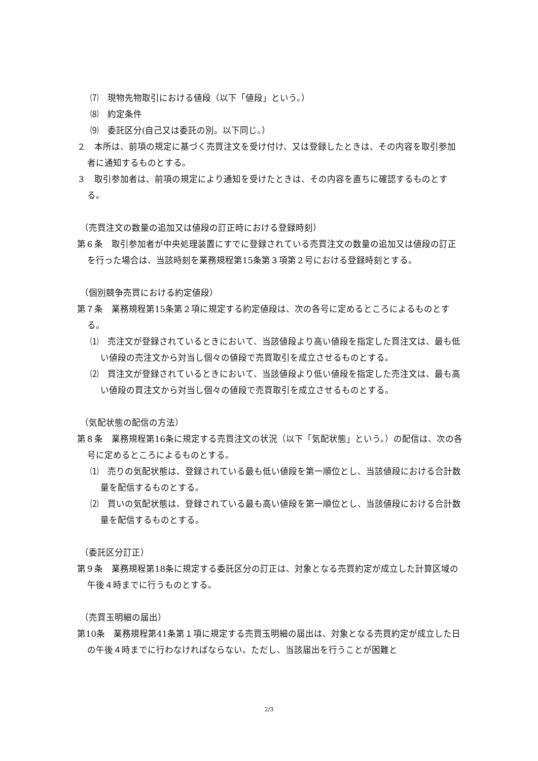⑺　現物先物取引における値段（以下「値段」という。）
⑻　約定条件
⑼　委託区分(自己又は委託の別。以下同じ。）
２　本所は、前項の規定に基づく売買注文を受け付け、又は登録したときは、その内容を取引参加者に通知するものとする。
３　取引参加者は、前項の規定により通知を受けたときは、その内容を直ちに確認するものとする。
（売買注文の数量の追加又は値段の訂正時における登録時刻）
第６条　取引参加者が中央処理装置にすでに登録されている売買注文の数量の追加又は値段の訂正を行った場合は、当該時刻を業務規程第15条第３項第２号における登録時刻とする。
（個別競争売買における約定値段）
第７条　業務規程第15条第２項に規定する約定値段は、次の各号に定めるところによるものとする。
⑴　売注文が登録されているときにおいて、当該値段より高い値段を指定した買注文は、最も低い値段の売注文から対当し個々の値段で売買取引を成立させるものとする。
⑵　買注文が登録されているときにおいて、当該値段より低い値段を指定した売注文は、最も高い値段の買注文から対当し個々の値段で売買取引を成立させるものとする。
（気配状態の配信の方法）
第８条　業務規程第16条に規定する売買注文の状況（以下「気配状態」という。）の配信は、次の各号に定めるところによるものとする。
⑴　売りの気配状態は、登録されている最も低い値段を第一順位とし、当該値段における合計数量を配信するものとする。
⑵　買いの気配状態は、登録されている最も高い値段を第一順位とし、当該値段における合計数量を配信するものとする。
（委託区分訂正）
第９条　業務規程第18条に規定する委託区分の訂正は、対象となる売買約定が成立した計算区域の午後４時までに行うものとする。
（売買玉明細の届出）
第10条　業務規程第41条第１項に規定する売買玉明細の届出は、対象となる売買約定が成立した日の午後４時までに行わなければならない。ただし、当該届出を行うことが困難と
2/3